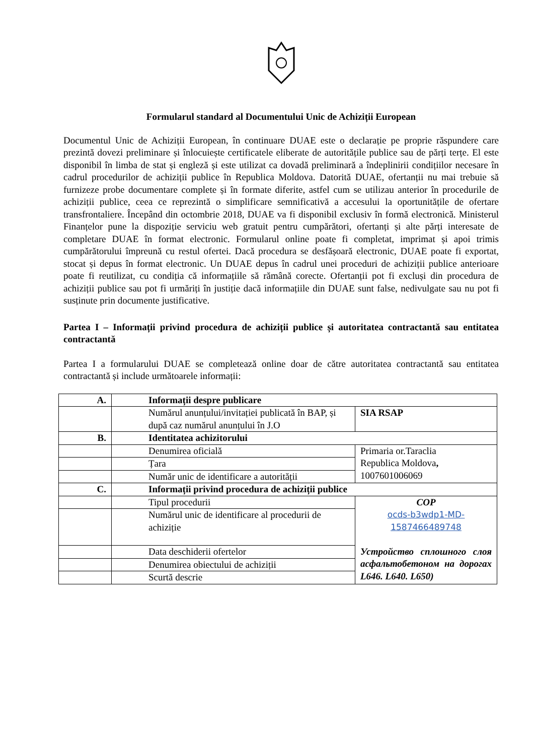Formularul standard al Documentului Unic de Achiziții European
Documentul Unic de Achiziții European, în continuare DUAE este o declarație pe proprie răspundere care prezintă dovezi preliminare și înlocuiește certificatele eliberate de autoritățile publice sau de părți terțe. El este disponibil în limba de stat și engleză și este utilizat ca dovadă preliminară a îndeplinirii condițiilor necesare în cadrul procedurilor de achiziții publice în Republica Moldova. Datorită DUAE, ofertanții nu mai trebuie să furnizeze probe documentare complete și în formate diferite, astfel cum se utilizau anterior în procedurile de achiziții publice, ceea ce reprezintă o simplificare semnificativă a accesului la oportunitățile de ofertare transfrontaliere. Începând din octombrie 2018, DUAE va fi disponibil exclusiv în formă electronică. Ministerul Finanțelor pune la dispoziție serviciu web gratuit pentru cumpărători, ofertanți și alte părți interesate de completare DUAE în format electronic. Formularul online poate fi completat, imprimat și apoi trimis cumpărătorului împreună cu restul ofertei. Dacă procedura se desfășoară electronic, DUAE poate fi exportat, stocat și depus în format electronic. Un DUAE depus în cadrul unei proceduri de achiziții publice anterioare poate fi reutilizat, cu condiția că informațiile să rămână corecte. Ofertanții pot fi excluși din procedura de achiziții publice sau pot fi urmăriți în justiție dacă informațiile din DUAE sunt false, nedivulgate sau nu pot fi susținute prin documente justificative.
Partea I – Informații privind procedura de achiziții publice și autoritatea contractantă sau entitatea contractantă
Partea I a formularului DUAE se completează online doar de către autoritatea contractantă sau entitatea contractantă și include următoarele informații:
| A. | Informații despre publicare | |
| | Numărul anunțului/invitației publicată în BAP, și după caz numărul anunțului în J.O | SIA RSAP |
| B. | Identitatea achizitorului | |
| | Denumirea oficială | Primaria or.Taraclia Republica Moldova , 1007601006069 |
| | Țara | |
| | Număr unic de identificare a autorității | |
| C. | Informații privind procedura de achiziții publice | |
| | Tipul procedurii | COP ocds-b3wdp1-MD- 1587466489748 Устройство сплошного слоя асфальтобетоном на дорогах L646. L640. L650) |
| | Numărul unic de identificare al procedurii de achiziție | |
| | Data deschiderii ofertelor | |
| | Denumirea obiectului de achiziții | |
| | Scurtă descrie | |